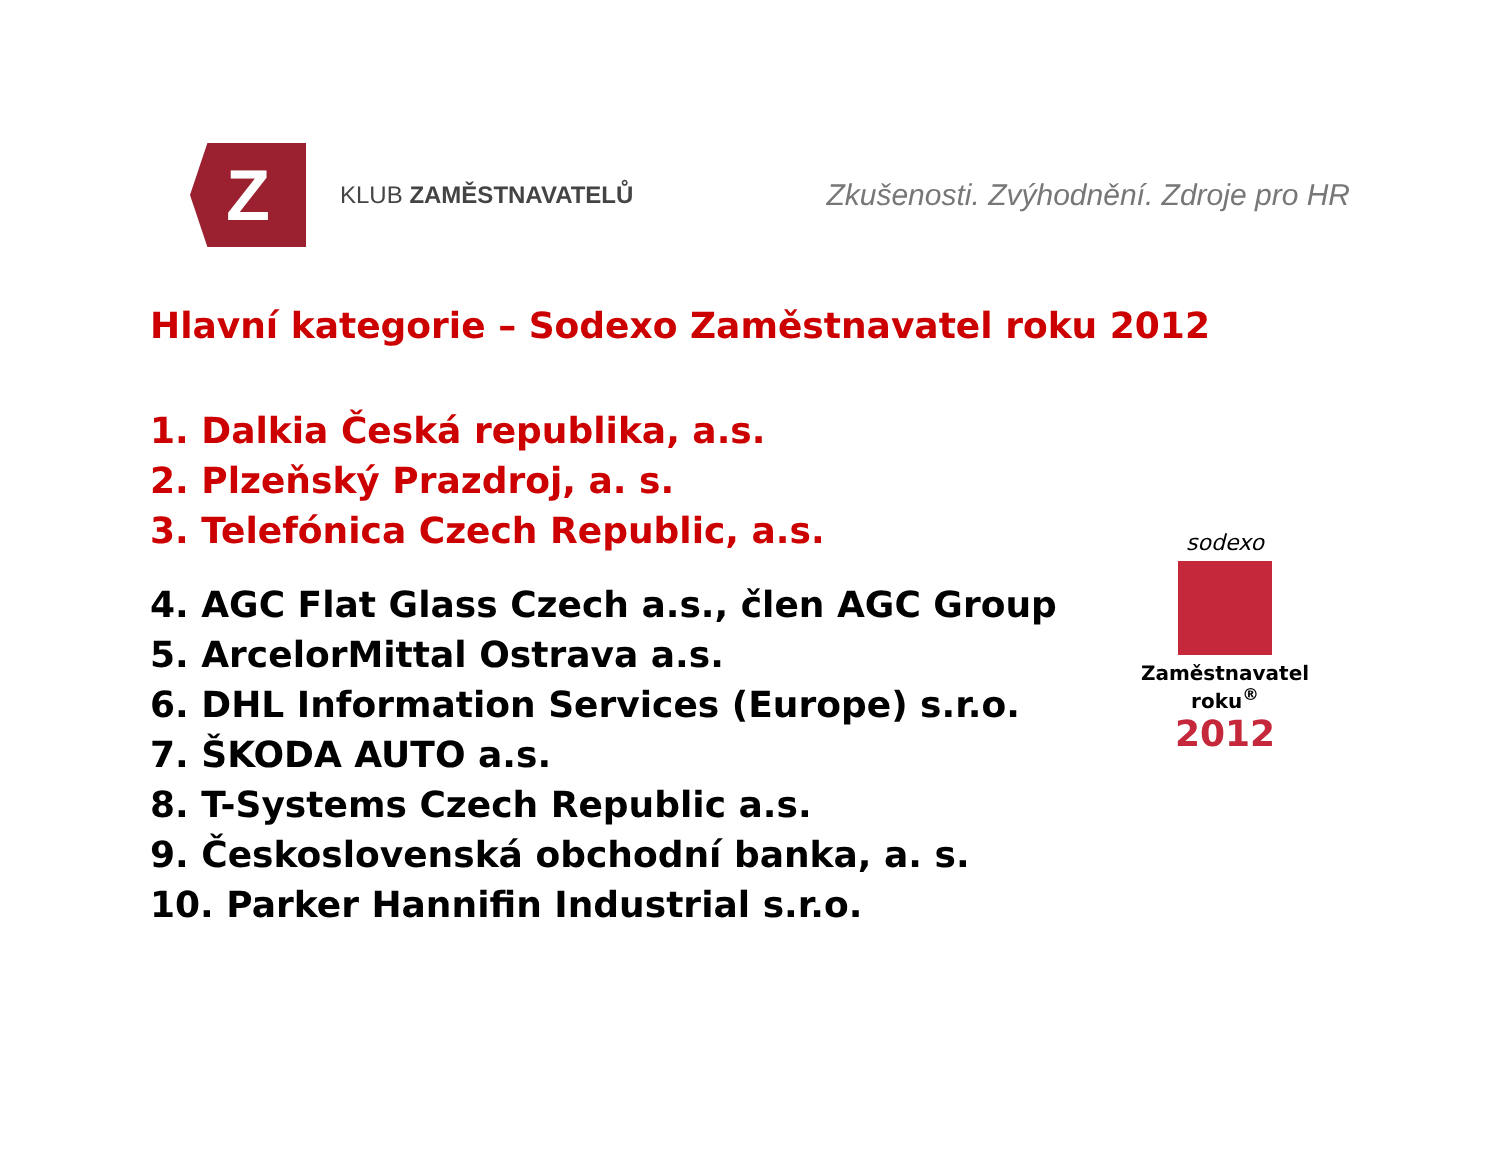Z
KLUB ZAMĚSTNAVATELŮ
Zkušenosti. Zvýhodnění. Zdroje pro HR
Hlavní kategorie – Sodexo Zaměstnavatel roku 2012
1. Dalkia Česká republika, a.s.
2. Plzeňský Prazdroj, a. s.
3. Telefónica Czech Republic, a.s.
4. AGC Flat Glass Czech a.s., člen AGC Group
5. ArcelorMittal Ostrava a.s.
6. DHL Information Services (Europe) s.r.o.
7. ŠKODA AUTO a.s.
8. T-Systems Czech Republic a.s.
9. Československá obchodní banka, a. s.
10. Parker Hannifin Industrial s.r.o.
sodexo
Zaměstnavatel roku<sup>®</sup>
2012